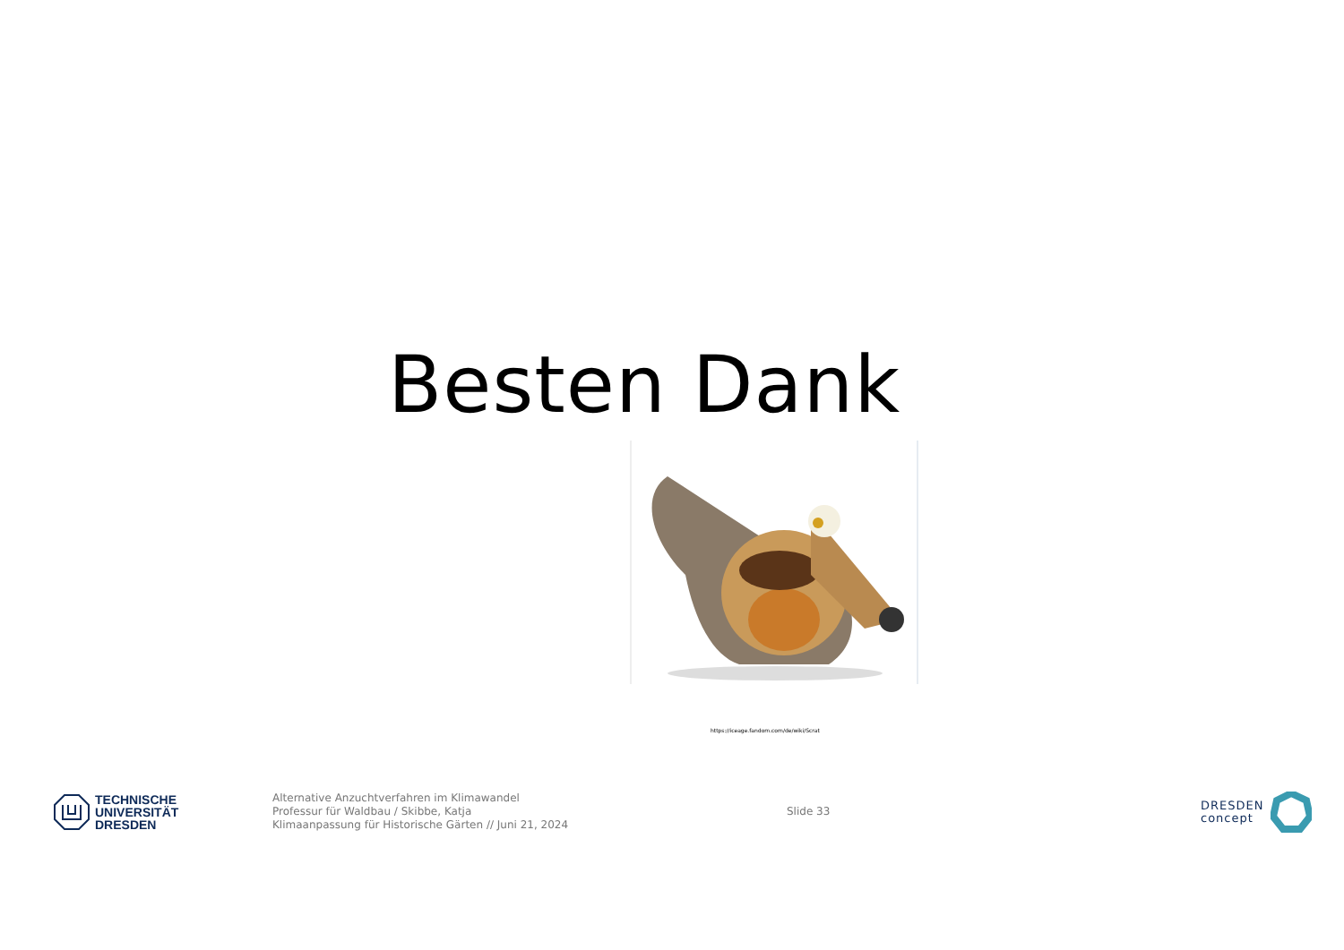Besten Dank
https://iceage.fandom.com/de/wiki/Scrat
TECHNISCHE
UNIVERSITÄT
DRESDEN
Alternative Anzuchtverfahren im Klimawandel
Professur für Waldbau / Skibbe, Katja
Klimaanpassung für Historische Gärten // Juni 21, 2024
Slide 33
DRESDEN
concept